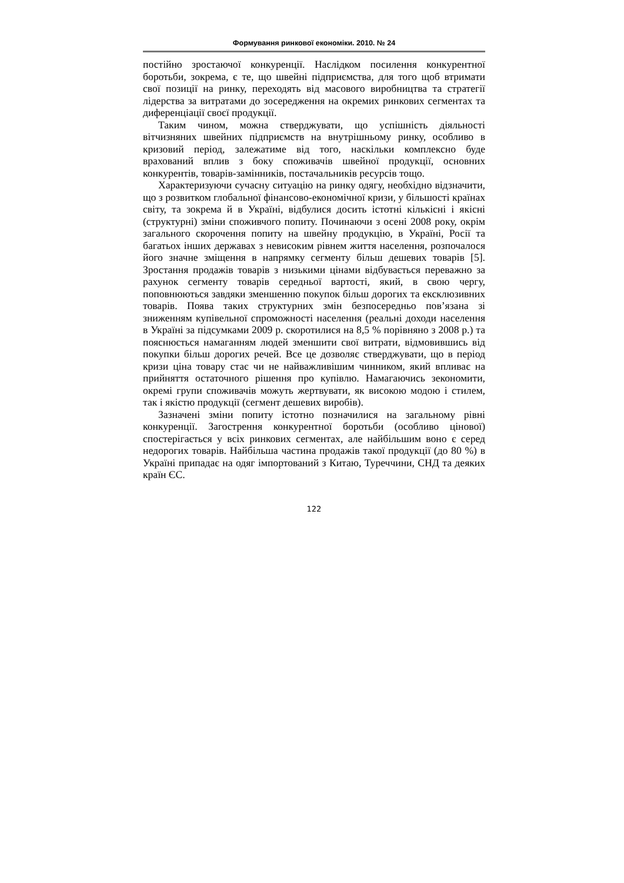Формування ринкової економіки. 2010. № 24
постійно зростаючої конкуренції. Наслідком посилення конкурентної боротьби, зокрема, є те, що швейні підприємства, для того щоб втримати свої позиції на ринку, переходять від масового виробництва та стратегії лідерства за витратами до зосередження на окремих ринкових сегментах та диференціації своєї продукції.
Таким чином, можна стверджувати, що успішність діяльності вітчизняних швейних підприємств на внутрішньому ринку, особливо в кризовий період, залежатиме від того, наскільки комплексно буде врахований вплив з боку споживачів швейної продукції, основних конкурентів, товарів-замінників, постачальників ресурсів тощо.
Характеризуючи сучасну ситуацію на ринку одягу, необхідно відзначити, що з розвитком глобальної фінансово-економічної кризи, у більшості країнах світу, та зокрема й в Україні, відбулися досить істотні кількісні і якісні (структурні) зміни споживчого попиту. Починаючи з осені 2008 року, окрім загального скорочення попиту на швейну продукцію, в Україні, Росії та багатьох інших державах з невисоким рівнем життя населення, розпочалося його значне зміщення в напрямку сегменту більш дешевих товарів [5]. Зростання продажів товарів з низькими цінами відбувається переважно за рахунок сегменту товарів середньої вартості, який, в свою чергу, поповнюються завдяки зменшенню покупок більш дорогих та ексклюзивних товарів. Поява таких структурних змін безпосередньо пов’язана зі зниженням купівельної спроможності населення (реальні доходи населення в Україні за підсумками 2009 р. скоротилися на 8,5 % порівняно з 2008 р.) та пояснюється намаганням людей зменшити свої витрати, відмовившись від покупки більш дорогих речей. Все це дозволяє стверджувати, що в період кризи ціна товару стає чи не найважливішим чинником, який впливає на прийняття остаточного рішення про купівлю. Намагаючись зекономити, окремі групи споживачів можуть жертвувати, як високою модою і стилем, так і якістю продукції (сегмент дешевих виробів).
Зазначені зміни попиту істотно позначилися на загальному рівні конкуренції. Загострення конкурентної боротьби (особливо цінової) спостерігається у всіх ринкових сегментах, але найбільшим воно є серед недорогих товарів. Найбільша частина продажів такої продукції (до 80 %) в Україні припадає на одяг імпортований з Китаю, Туреччини, СНД та деяких країн ЄС.
122